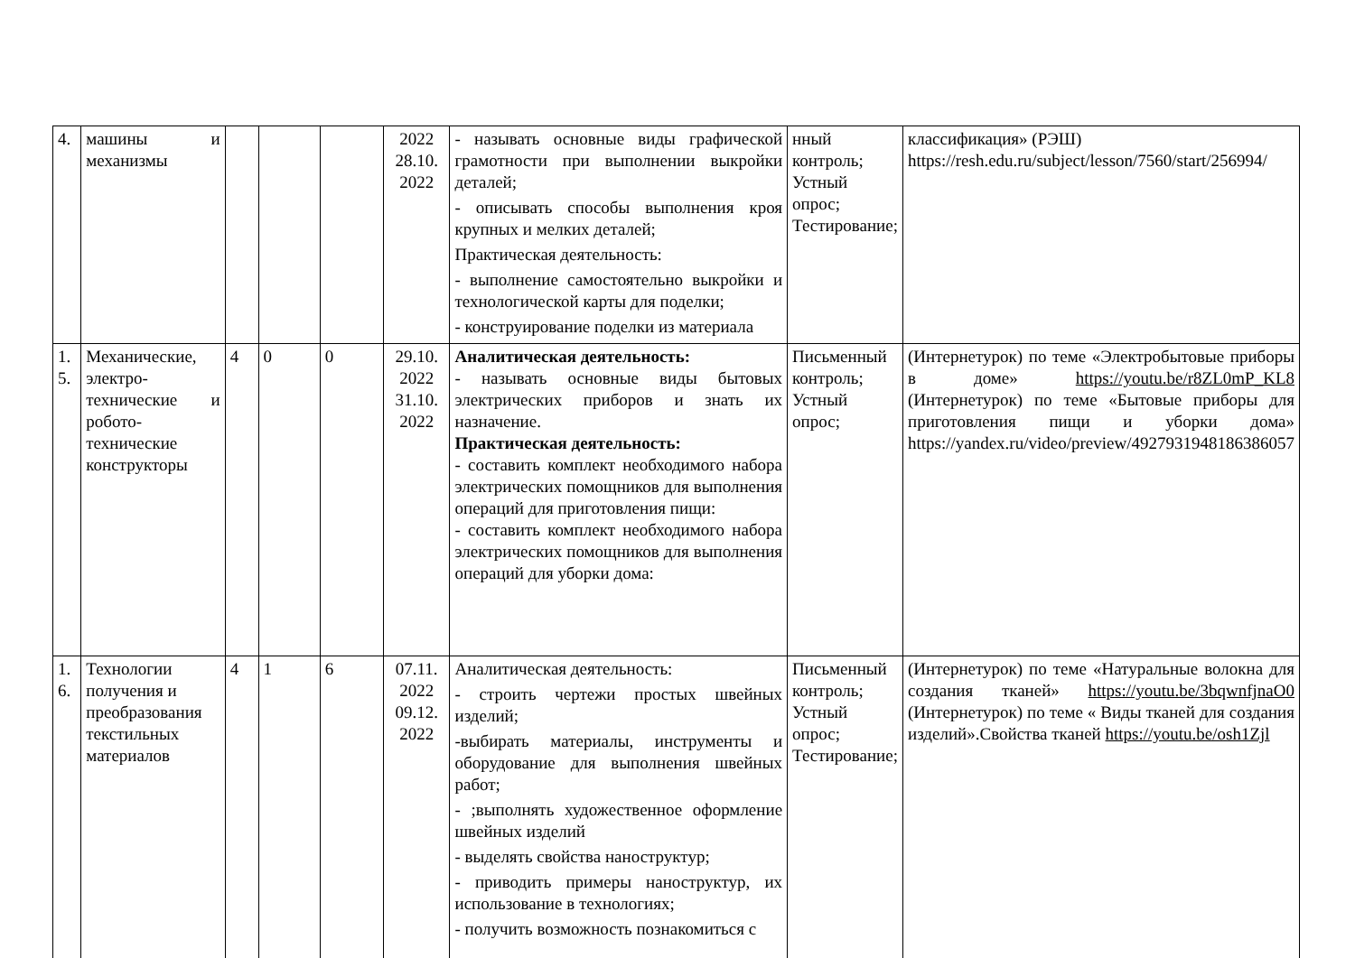| 4. | машины и механизмы | | | | 2022 28.10. 2022 | - называть основные виды графической грамотности при выполнении выкройки деталей; - описывать способы выполнения кроя крупных и мелких деталей; Практическая деятельность: - выполнение самостоятельно выкройки и технологической карты для поделки; - конструирование поделки из материала | нный контроль; Устный опрос; Тестирование; | классификация» (РЭШ) https://resh.edu.ru/subject/lesson/7560/start/256994/ |
| 1. 5. | Механические, электро-технические и робото-технические конструкторы | 4 | 0 | 0 | 29.10. 2022 31.10. 2022 | Аналитическая деятельность: - называть основные виды бытовых электрических приборов и знать их назначение. Практическая деятельность: - составить комплект необходимого набора электрических помощников для выполнения операций для приготовления пищи: - составить комплект необходимого набора электрических помощников для выполнения операций для уборки дома: | Письменный контроль; Устный опрос; | (Интернетурок) по теме «Электробытовые приборы в доме» https://youtu.be/r8ZL0mP_KL8 (Интернетурок) по теме «Бытовые приборы для приготовления пищи и уборки дома» https://yandex.ru/video/preview/4927931948186386057 |
| 1. 6. | Технологии получения и преобразования текстильных материалов | 4 | 1 | 6 | 07.11. 2022 09.12. 2022 | Аналитическая деятельность: - строить чертежи простых швейных изделий; -выбирать материалы, инструменты и оборудование для выполнения швейных работ; - ;выполнять художественное оформление швейных изделий - выделять свойства наноструктур; - приводить примеры наноструктур, их использование в технологиях; - получить возможность познакомиться с | Письменный контроль; Устный опрос; Тестирование; | (Интернетурок) по теме «Натуральные волокна для создания тканей» https://youtu.be/3bqwnfjnaO0 (Интернетурок) по теме « Виды тканей для создания изделий».Свойства тканей https://youtu.be/osh1Zjl |